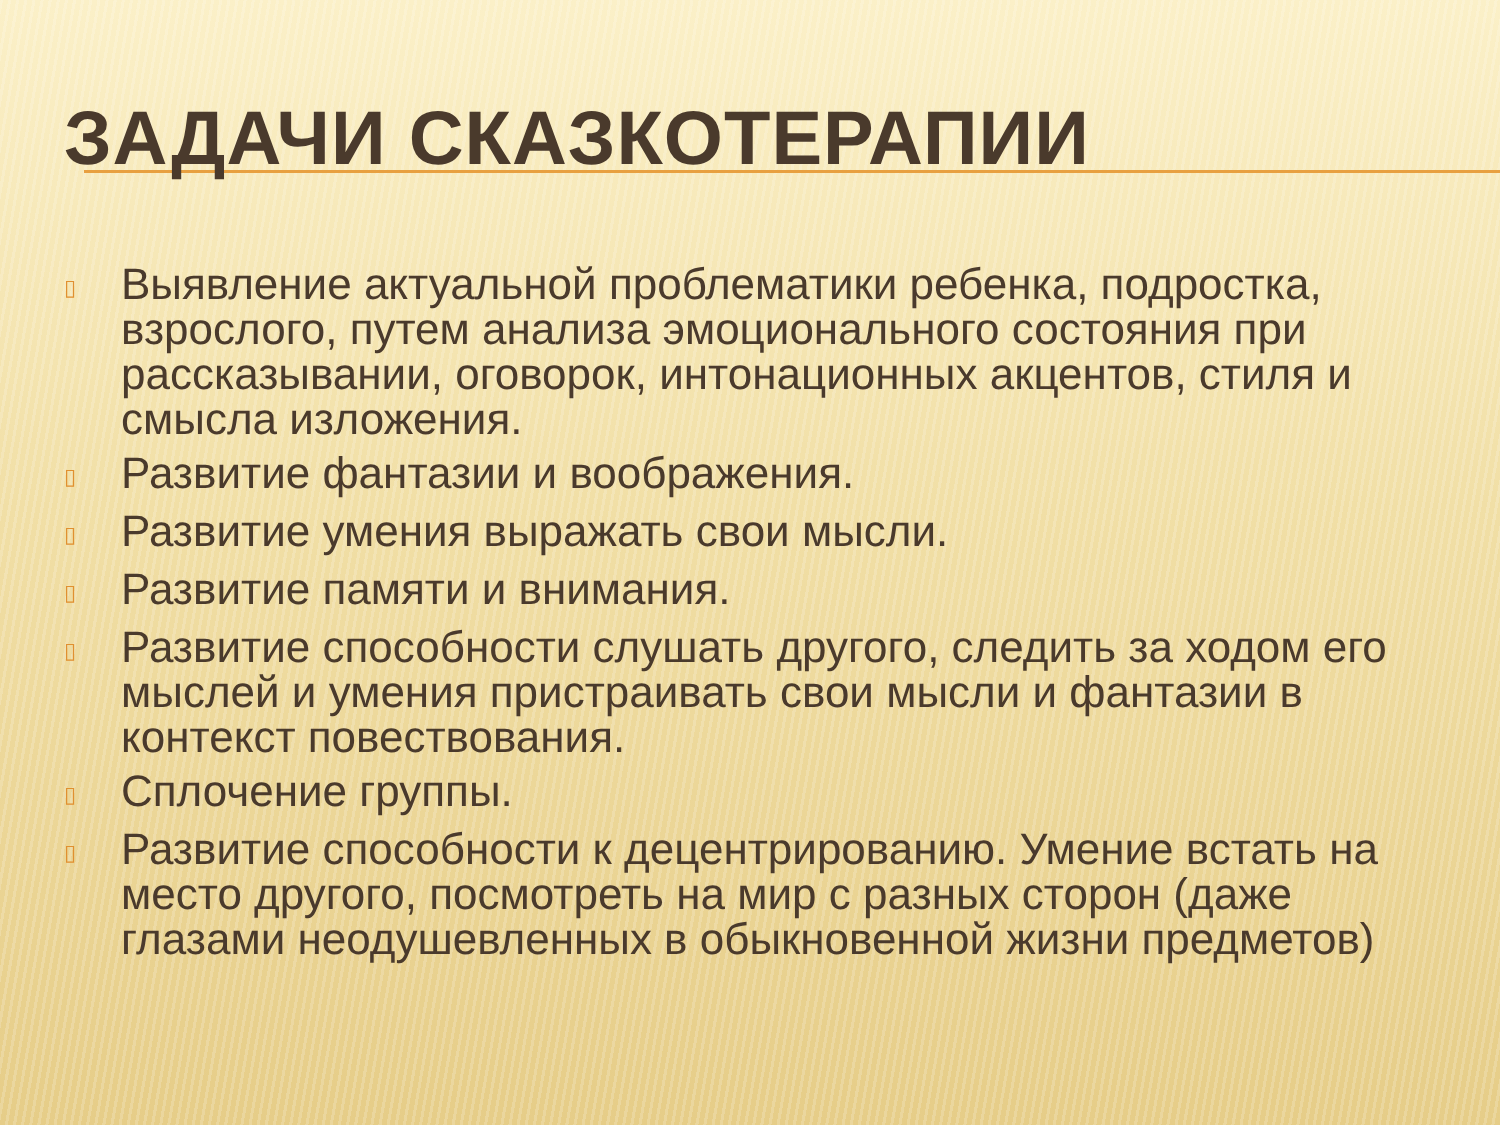ЗАДАЧИ СКАЗКОТЕРАПИИ
▯ Выявление актуальной проблематики ребенка, подростка, взрослого, путем анализа эмоционального состояния при рассказывании, оговорок, интонационных акцентов, стиля и смысла изложения.
▯ Развитие фантазии и воображения.
▯ Развитие умения выражать свои мысли.
▯ Развитие памяти и внимания.
▯ Развитие способности слушать другого, следить за ходом его мыслей и умения пристраивать свои мысли и фантазии в контекст повествования.
▯ Сплочение группы.
▯ Развитие способности к децентрированию. Умение встать на место другого, посмотреть на мир с разных сторон (даже глазами неодушевленных в обыкновенной жизни предметов)